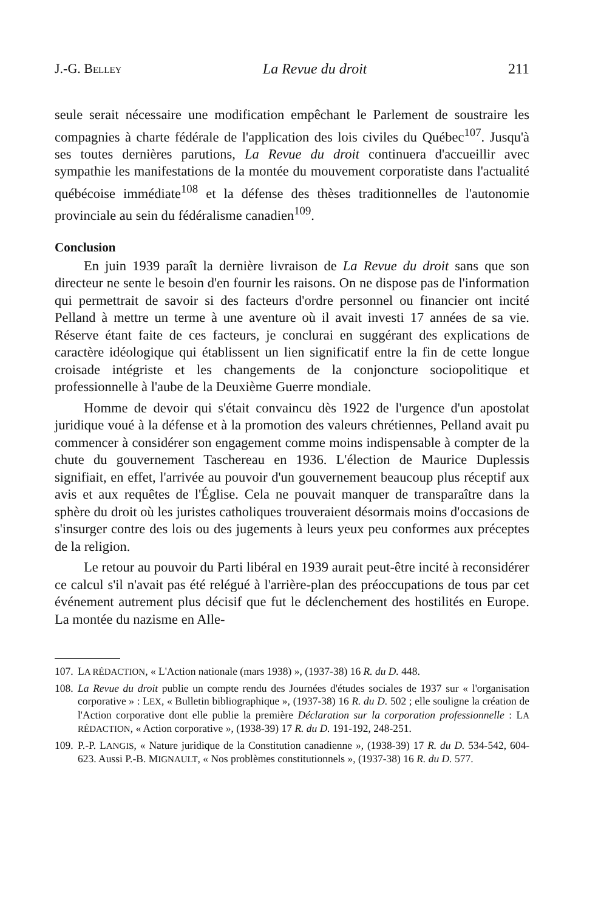J.-G. BELLEY La Revue du droit 211
seule serait nécessaire une modification empêchant le Parlement de soustraire les compagnies à charte fédérale de l'application des lois civiles du Québec<sup>107</sup>. Jusqu'à ses toutes dernières parutions, La Revue du droit continuera d'accueillir avec sympathie les manifestations de la montée du mouvement corporatiste dans l'actualité québécoise immédiate<sup>108</sup> et la défense des thèses traditionnelles de l'autonomie provinciale au sein du fédéralisme canadien<sup>109</sup>.
Conclusion
En juin 1939 paraît la dernière livraison de La Revue du droit sans que son directeur ne sente le besoin d'en fournir les raisons. On ne dispose pas de l'information qui permettrait de savoir si des facteurs d'ordre personnel ou financier ont incité Pelland à mettre un terme à une aventure où il avait investi 17 années de sa vie. Réserve étant faite de ces facteurs, je conclurai en suggérant des explications de caractère idéologique qui établissent un lien significatif entre la fin de cette longue croisade intégriste et les changements de la conjoncture sociopolitique et professionnelle à l'aube de la Deuxième Guerre mondiale.
Homme de devoir qui s'était convaincu dès 1922 de l'urgence d'un apostolat juridique voué à la défense et à la promotion des valeurs chrétiennes, Pelland avait pu commencer à considérer son engagement comme moins indispensable à compter de la chute du gouvernement Taschereau en 1936. L'élection de Maurice Duplessis signifiait, en effet, l'arrivée au pouvoir d'un gouvernement beaucoup plus réceptif aux avis et aux requêtes de l'Église. Cela ne pouvait manquer de transparaître dans la sphère du droit où les juristes catholiques trouveraient désormais moins d'occasions de s'insurger contre des lois ou des jugements à leurs yeux peu conformes aux préceptes de la religion.
Le retour au pouvoir du Parti libéral en 1939 aurait peut-être incité à reconsidérer ce calcul s'il n'avait pas été relégué à l'arrière-plan des préoccupations de tous par cet événement autrement plus décisif que fut le déclenchement des hostilités en Europe. La montée du nazisme en Alle-
107. LA RÉDACTION, « L'Action nationale (mars 1938) », (1937-38) 16 R. du D. 448.
108. La Revue du droit publie un compte rendu des Journées d'études sociales de 1937 sur « l'organisation corporative » : LEX, « Bulletin bibliographique », (1937-38) 16 R. du D. 502 ; elle souligne la création de l'Action corporative dont elle publie la première Déclaration sur la corporation professionnelle : LA RÉDACTION, « Action corporative », (1938-39) 17 R. du D. 191-192, 248-251.
109. P.-P. LANGIS, « Nature juridique de la Constitution canadienne », (1938-39) 17 R. du D. 534-542, 604-623. Aussi P.-B. MIGNAULT, « Nos problèmes constitutionnels », (1937-38) 16 R. du D. 577.